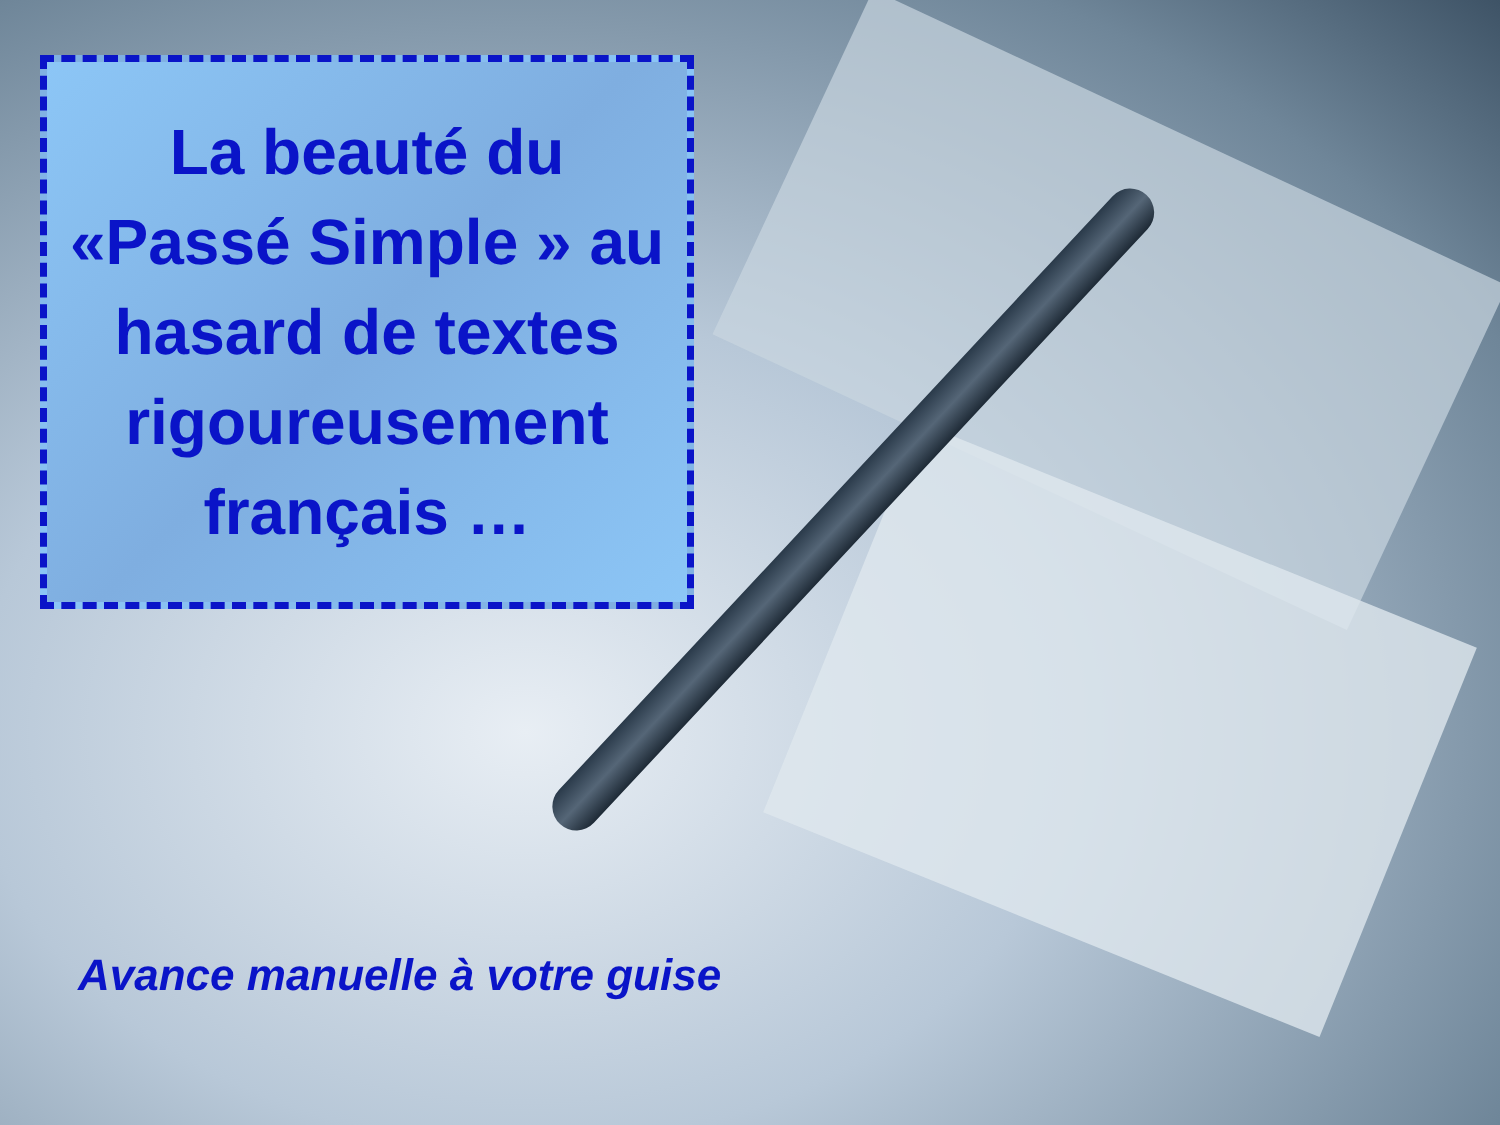La beauté du
«Passé Simple » au
hasard de textes
rigoureusement
français …
Avance manuelle à votre guise